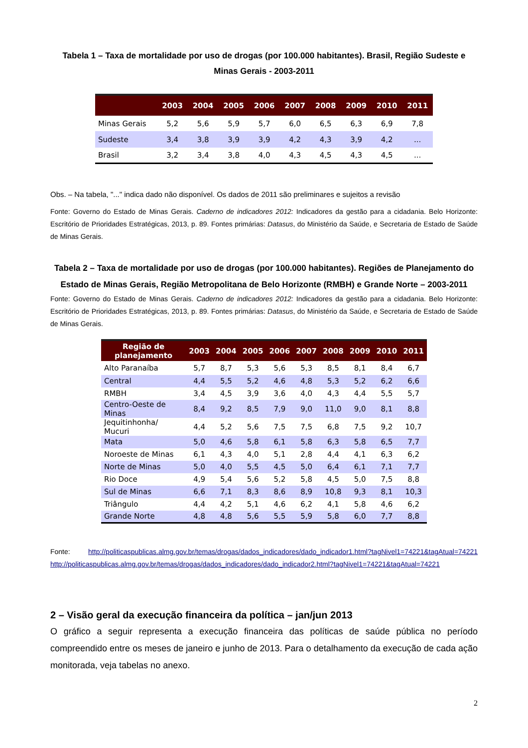Tabela 1 – Taxa de mortalidade por uso de drogas (por 100.000 habitantes). Brasil, Região Sudeste e Minas Gerais - 2003-2011
| | 2003 | 2004 | 2005 | 2006 | 2007 | 2008 | 2009 | 2010 | 2011 |
| --- | --- | --- | --- | --- | --- | --- | --- | --- | --- |
| Minas Gerais | 5,2 | 5,6 | 5,9 | 5,7 | 6,0 | 6,5 | 6,3 | 6,9 | 7,8 |
| Sudeste | 3,4 | 3,8 | 3,9 | 3,9 | 4,2 | 4,3 | 3,9 | 4,2 | ... |
| Brasil | 3,2 | 3,4 | 3,8 | 4,0 | 4,3 | 4,5 | 4,3 | 4,5 | ... |
Obs. – Na tabela, "..." indica dado não disponível. Os dados de 2011 são preliminares e sujeitos a revisão
Fonte: Governo do Estado de Minas Gerais. Caderno de indicadores 2012: Indicadores da gestão para a cidadania. Belo Horizonte: Escritório de Prioridades Estratégicas, 2013, p. 89. Fontes primárias: Datasus, do Ministério da Saúde, e Secretaria de Estado de Saúde de Minas Gerais.
Tabela 2 – Taxa de mortalidade por uso de drogas (por 100.000 habitantes). Regiões de Planejamento do Estado de Minas Gerais, Região Metropolitana de Belo Horizonte (RMBH) e Grande Norte – 2003-2011
Fonte: Governo do Estado de Minas Gerais. Caderno de indicadores 2012: Indicadores da gestão para a cidadania. Belo Horizonte: Escritório de Prioridades Estratégicas, 2013, p. 89. Fontes primárias: Datasus, do Ministério da Saúde, e Secretaria de Estado de Saúde de Minas Gerais.
| Região de planejamento | 2003 | 2004 | 2005 | 2006 | 2007 | 2008 | 2009 | 2010 | 2011 |
| --- | --- | --- | --- | --- | --- | --- | --- | --- | --- |
| Alto Paranaíba | 5,7 | 8,7 | 5,3 | 5,6 | 5,3 | 8,5 | 8,1 | 8,4 | 6,7 |
| Central | 4,4 | 5,5 | 5,2 | 4,6 | 4,8 | 5,3 | 5,2 | 6,2 | 6,6 |
| RMBH | 3,4 | 4,5 | 3,9 | 3,6 | 4,0 | 4,3 | 4,4 | 5,5 | 5,7 |
| Centro-Oeste de Minas | 8,4 | 9,2 | 8,5 | 7,9 | 9,0 | 11,0 | 9,0 | 8,1 | 8,8 |
| Jequitinhonha/ Mucuri | 4,4 | 5,2 | 5,6 | 7,5 | 7,5 | 6,8 | 7,5 | 9,2 | 10,7 |
| Mata | 5,0 | 4,6 | 5,8 | 6,1 | 5,8 | 6,3 | 5,8 | 6,5 | 7,7 |
| Noroeste de Minas | 6,1 | 4,3 | 4,0 | 5,1 | 2,8 | 4,4 | 4,1 | 6,3 | 6,2 |
| Norte de Minas | 5,0 | 4,0 | 5,5 | 4,5 | 5,0 | 6,4 | 6,1 | 7,1 | 7,7 |
| Rio Doce | 4,9 | 5,4 | 5,6 | 5,2 | 5,8 | 4,5 | 5,0 | 7,5 | 8,8 |
| Sul de Minas | 6,6 | 7,1 | 8,3 | 8,6 | 8,9 | 10,8 | 9,3 | 8,1 | 10,3 |
| Triângulo | 4,4 | 4,2 | 5,1 | 4,6 | 6,2 | 4,1 | 5,8 | 4,6 | 6,2 |
| Grande Norte | 4,8 | 4,8 | 5,6 | 5,5 | 5,9 | 5,8 | 6,0 | 7,7 | 8,8 |
Fonte: http://politicaspublicas.almg.gov.br/temas/drogas/dados_indicadores/dado_indicador1.html?tagNivel1=74221&tagAtual=74221 http://politicaspublicas.almg.gov.br/temas/drogas/dados_indicadores/dado_indicador2.html?tagNivel1=74221&tagAtual=74221
2 – Visão geral da execução financeira da política – jan/jun 2013
O gráfico a seguir representa a execução financeira das políticas de saúde pública no período compreendido entre os meses de janeiro e junho de 2013. Para o detalhamento da execução de cada ação monitorada, veja tabelas no anexo.
2